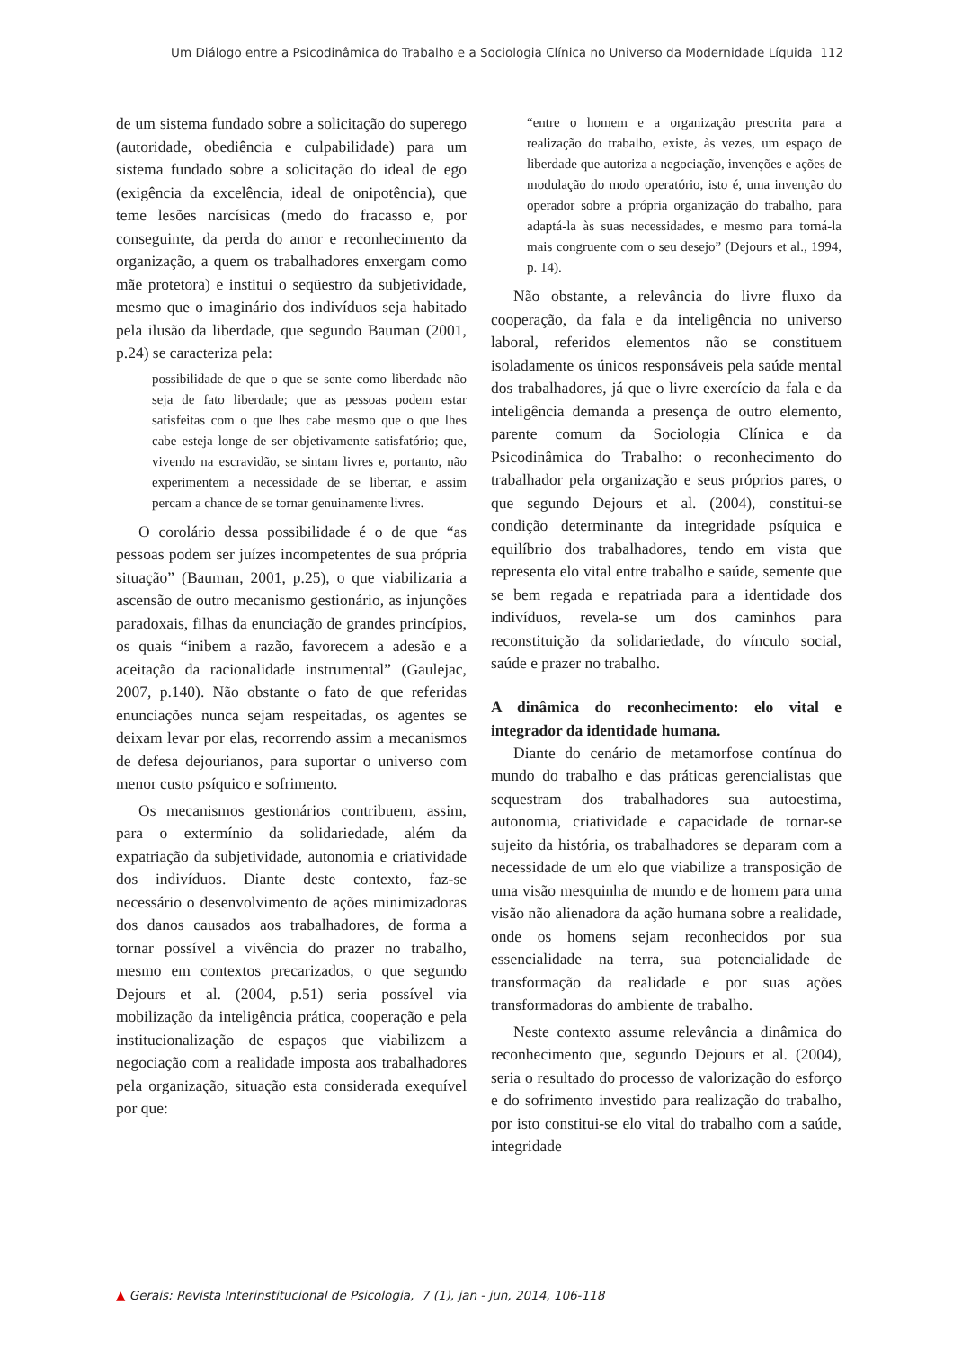Um Diálogo entre a Psicodinâmica do Trabalho e a Sociologia Clínica no Universo da Modernidade Líquida 112
de um sistema fundado sobre a solicitação do superego (autoridade, obediência e culpabilidade) para um sistema fundado sobre a solicitação do ideal de ego (exigência da excelência, ideal de onipotência), que teme lesões narcísicas (medo do fracasso e, por conseguinte, da perda do amor e reconhecimento da organização, a quem os trabalhadores enxergam como mãe protetora) e institui o seqüestro da subjetividade, mesmo que o imaginário dos indivíduos seja habitado pela ilusão da liberdade, que segundo Bauman (2001, p.24) se caracteriza pela:
possibilidade de que o que se sente como liberdade não seja de fato liberdade; que as pessoas podem estar satisfeitas com o que lhes cabe mesmo que o que lhes cabe esteja longe de ser objetivamente satisfatório; que, vivendo na escravidão, se sintam livres e, portanto, não experimentem a necessidade de se libertar, e assim percam a chance de se tornar genuinamente livres.
O corolário dessa possibilidade é o de que “as pessoas podem ser juízes incompetentes de sua própria situação” (Bauman, 2001, p.25), o que viabilizaria a ascensão de outro mecanismo gestionário, as injunções paradoxais, filhas da enunciação de grandes princípios, os quais “inibem a razão, favorecem a adesão e a aceitação da racionalidade instrumental” (Gaulejac, 2007, p.140). Não obstante o fato de que referidas enunciações nunca sejam respeitadas, os agentes se deixam levar por elas, recorrendo assim a mecanismos de defesa dejourianos, para suportar o universo com menor custo psíquico e sofrimento.
Os mecanismos gestionários contribuem, assim, para o extermínio da solidariedade, além da expatriação da subjetividade, autonomia e criatividade dos indivíduos. Diante deste contexto, faz-se necessário o desenvolvimento de ações minimizadoras dos danos causados aos trabalhadores, de forma a tornar possível a vivência do prazer no trabalho, mesmo em contextos precarizados, o que segundo Dejours et al. (2004, p.51) seria possível via mobilização da inteligência prática, cooperação e pela institucionalização de espaços que viabilizem a negociação com a realidade imposta aos trabalhadores pela organização, situação esta considerada exequível por que:
“entre o homem e a organização prescrita para a realização do trabalho, existe, às vezes, um espaço de liberdade que autoriza a negociação, invenções e ações de modulação do modo operatório, isto é, uma invenção do operador sobre a própria organização do trabalho, para adaptá-la às suas necessidades, e mesmo para torná-la mais congruente com o seu desejo” (Dejours et al., 1994, p. 14).
Não obstante, a relevância do livre fluxo da cooperação, da fala e da inteligência no universo laboral, referidos elementos não se constituem isoladamente os únicos responsáveis pela saúde mental dos trabalhadores, já que o livre exercício da fala e da inteligência demanda a presença de outro elemento, parente comum da Sociologia Clínica e da Psicodinâmica do Trabalho: o reconhecimento do trabalhador pela organização e seus próprios pares, o que segundo Dejours et al. (2004), constitui-se condição determinante da integridade psíquica e equilíbrio dos trabalhadores, tendo em vista que representa elo vital entre trabalho e saúde, semente que se bem regada e repatriada para a identidade dos indivíduos, revela-se um dos caminhos para reconstituição da solidariedade, do vínculo social, saúde e prazer no trabalho.
A dinâmica do reconhecimento: elo vital e integrador da identidade humana.
Diante do cenário de metamorfose contínua do mundo do trabalho e das práticas gerencialistas que sequestram dos trabalhadores sua autoestima, autonomia, criatividade e capacidade de tornar-se sujeito da história, os trabalhadores se deparam com a necessidade de um elo que viabilize a transposição de uma visão mesquinha de mundo e de homem para uma visão não alienadora da ação humana sobre a realidade, onde os homens sejam reconhecidos por sua essencialidade na terra, sua potencialidade de transformação da realidade e por suas ações transformadoras do ambiente de trabalho.
Neste contexto assume relevância a dinâmica do reconhecimento que, segundo Dejours et al. (2004), seria o resultado do processo de valorização do esforço e do sofrimento investido para realização do trabalho, por isto constitui-se elo vital do trabalho com a saúde, integridade
▲ Gerais: Revista Interinstitucional de Psicologia, 7 (1), jan - jun, 2014, 106-118